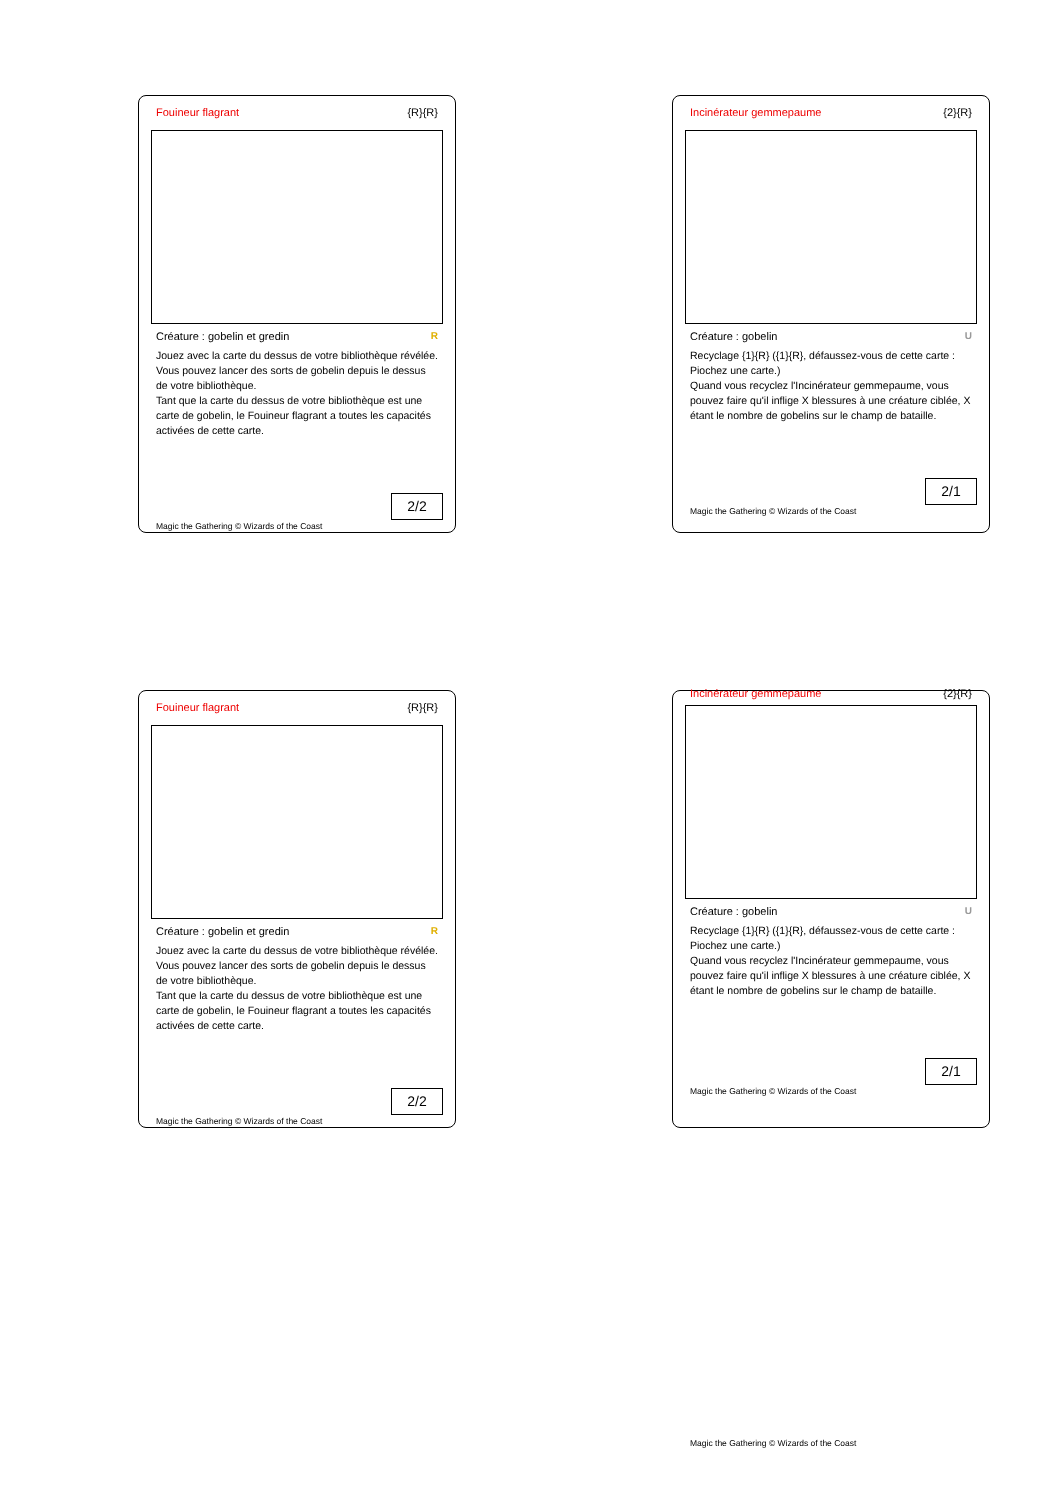Fouineur flagrant {R}{R}
Créature : gobelin et gredin R
Jouez avec la carte du dessus de votre bibliothèque révélée.
Vous pouvez lancer des sorts de gobelin depuis le dessus de votre bibliothèque.
Tant que la carte du dessus de votre bibliothèque est une carte de gobelin, le Fouineur flagrant a toutes les capacités activées de cette carte.
2/2
Magic the Gathering © Wizards of the Coast
Incinérateur gemmepaume {2}{R}
Créature : gobelin U
Recyclage {1}{R} ({1}{R}, défaussez-vous de cette carte : Piochez une carte.)
Quand vous recyclez l'Incinérateur gemmepaume, vous pouvez faire qu'il inflige X blessures à une créature ciblée, X étant le nombre de gobelins sur le champ de bataille.
2/1
Magic the Gathering © Wizards of the Coast
Fouineur flagrant {R}{R}
Créature : gobelin et gredin R
Jouez avec la carte du dessus de votre bibliothèque révélée.
Vous pouvez lancer des sorts de gobelin depuis le dessus de votre bibliothèque.
Tant que la carte du dessus de votre bibliothèque est une carte de gobelin, le Fouineur flagrant a toutes les capacités activées de cette carte.
2/2
Magic the Gathering © Wizards of the Coast
Incinérateur gemmepaume {2}{R}
Créature : gobelin U
Recyclage {1}{R} ({1}{R}, défaussez-vous de cette carte : Piochez une carte.)
Quand vous recyclez l'Incinérateur gemmepaume, vous pouvez faire qu'il inflige X blessures à une créature ciblée, X étant le nombre de gobelins sur le champ de bataille.
2/1
Magic the Gathering © Wizards of the Coast
Magic the Gathering © Wizards of the Coast